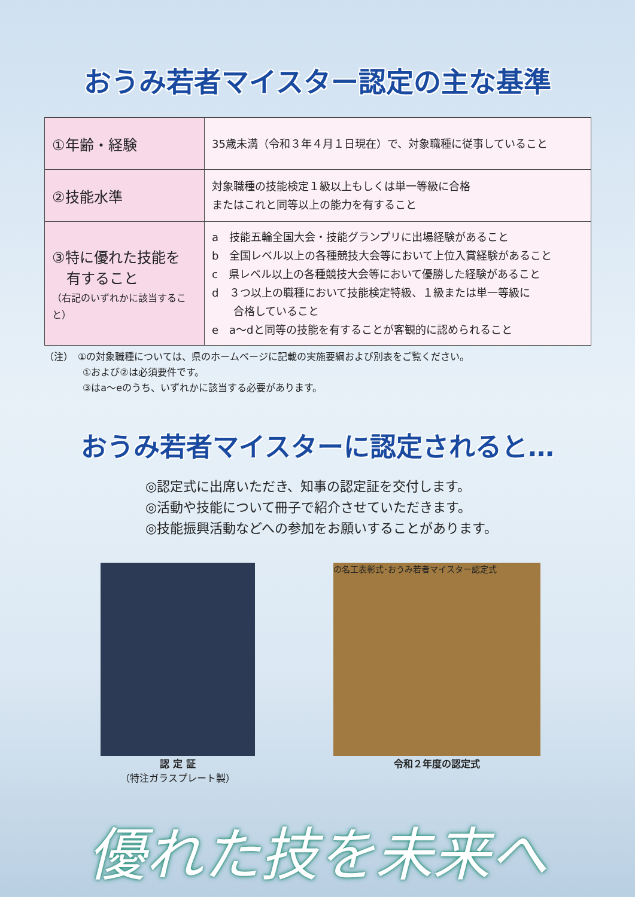おうみ若者マイスター認定の主な基準
| ①年齢・経験 | 35歳未満（令和３年４月１日現在）で、対象職種に従事していること |
| ②技能水準 | 対象職種の技能検定１級以上もしくは単一等級に合格 またはこれと同等以上の能力を有すること |
| ③特に優れた技能を 有すること （右記のいずれかに該当すること） | a 技能五輪全国大会・技能グランプリに出場経験があること b 全国レベル以上の各種競技大会等において上位入賞経験があること c 県レベル以上の各種競技大会等において優勝した経験があること d ３つ以上の職種において技能検定特級、１級または単一等級に 合格していること e a～dと同等の技能を有することが客観的に認められること |
（注）　①の対象職種については、県のホームページに記載の実施要綱および別表をご覧ください。
　　　　①および②は必須要件です。
　　　　③はa～eのうち、いずれかに該当する必要があります。
おうみ若者マイスターに認定されると…
◎認定式に出席いただき、知事の認定証を交付します。
◎活動や技能について冊子で紹介させていただきます。
◎技能振興活動などへの参加をお願いすることがあります。
認 定 証
（特注ガラスプレート製）
の名工表彰式･おうみ若者マイスター認定式
令和２年度の認定式
優れた技を未来へ